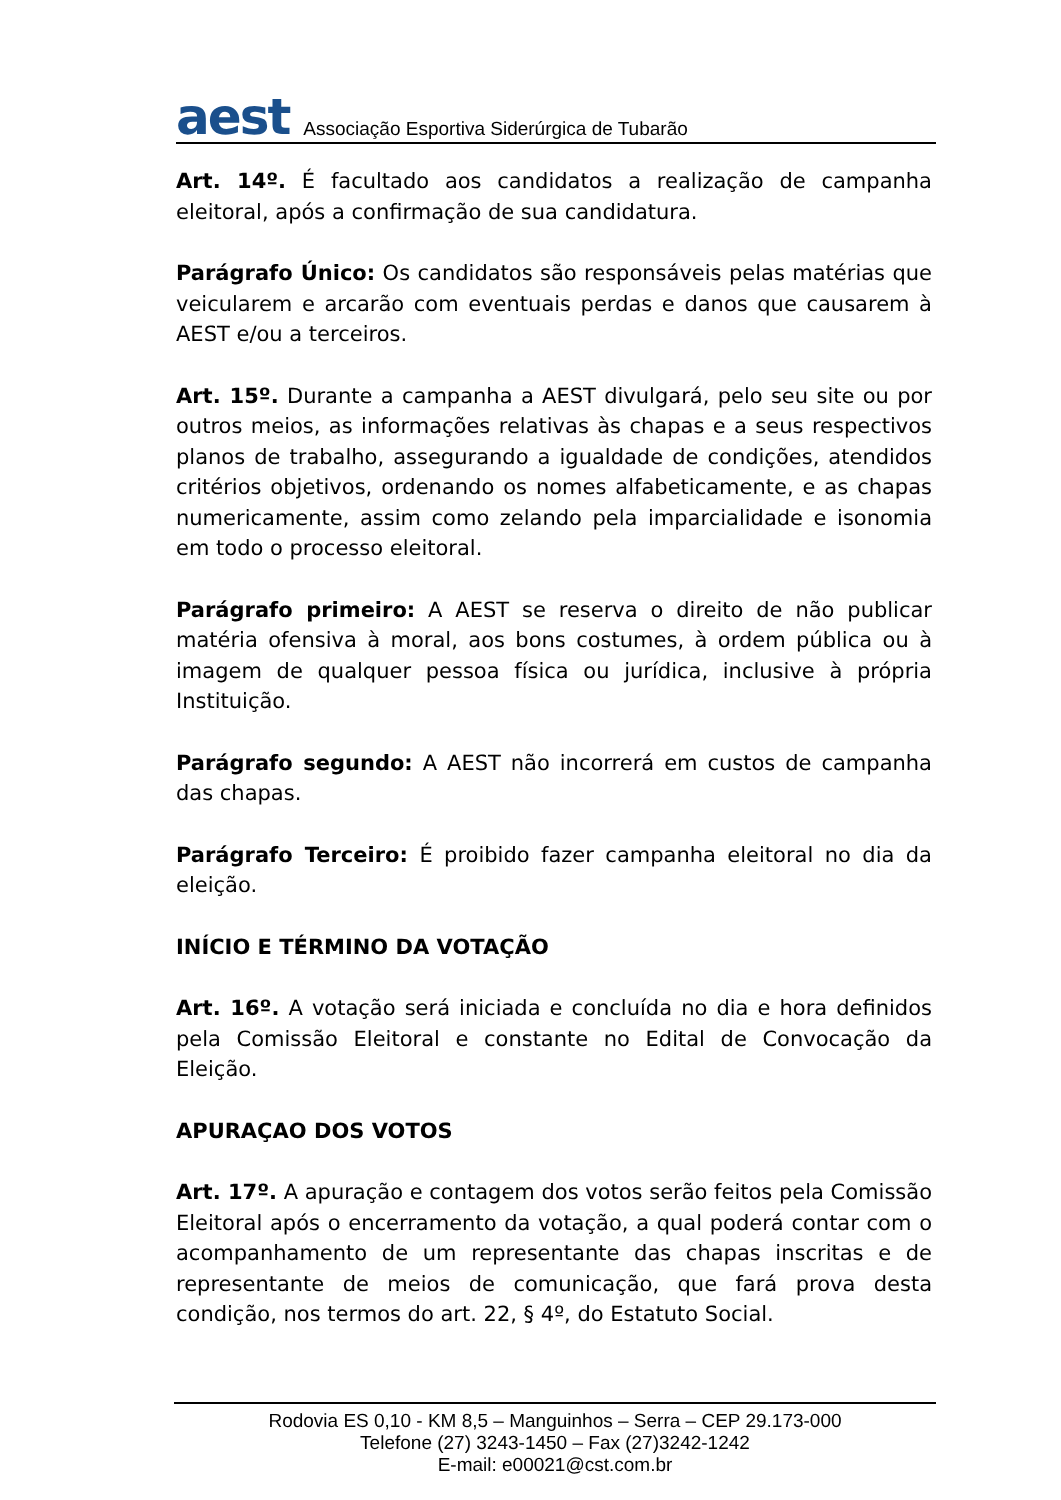aest Associação Esportiva Siderúrgica de Tubarão
Art. 14º. É facultado aos candidatos a realização de campanha eleitoral, após a confirmação de sua candidatura.
Parágrafo Único: Os candidatos são responsáveis pelas matérias que veicularem e arcarão com eventuais perdas e danos que causarem à AEST e/ou a terceiros.
Art. 15º. Durante a campanha a AEST divulgará, pelo seu site ou por outros meios, as informações relativas às chapas e a seus respectivos planos de trabalho, assegurando a igualdade de condições, atendidos critérios objetivos, ordenando os nomes alfabeticamente, e as chapas numericamente, assim como zelando pela imparcialidade e isonomia em todo o processo eleitoral.
Parágrafo primeiro: A AEST se reserva o direito de não publicar matéria ofensiva à moral, aos bons costumes, à ordem pública ou à imagem de qualquer pessoa física ou jurídica, inclusive à própria Instituição.
Parágrafo segundo: A AEST não incorrerá em custos de campanha das chapas.
Parágrafo Terceiro: É proibido fazer campanha eleitoral no dia da eleição.
INÍCIO E TÉRMINO DA VOTAÇÃO
Art. 16º. A votação será iniciada e concluída no dia e hora definidos pela Comissão Eleitoral e constante no Edital de Convocação da Eleição.
APURAÇAO DOS VOTOS
Art. 17º. A apuração e contagem dos votos serão feitos pela Comissão Eleitoral após o encerramento da votação, a qual poderá contar com o acompanhamento de um representante das chapas inscritas e de representante de meios de comunicação, que fará prova desta condição, nos termos do art. 22, § 4º, do Estatuto Social.
Rodovia ES 0,10 - KM 8,5 – Manguinhos – Serra – CEP 29.173-000
Telefone (27) 3243-1450 – Fax (27)3242-1242
E-mail: e00021@cst.com.br